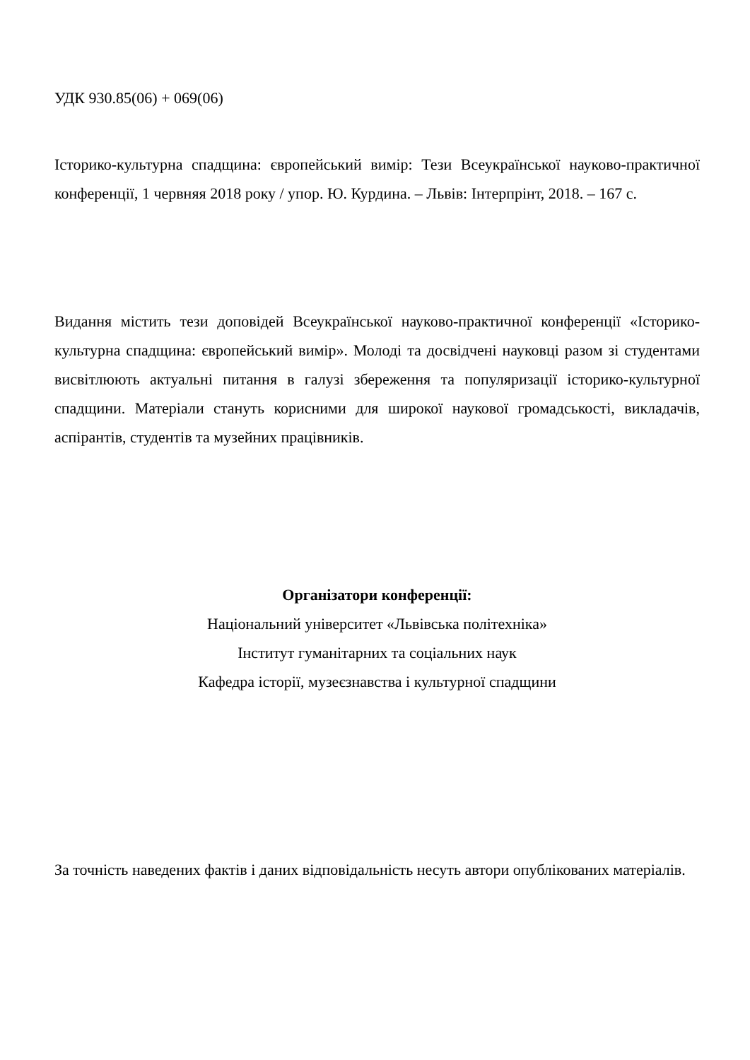УДК 930.85(06) + 069(06)
Історико-культурна спадщина: європейський вимір: Тези Всеукраїнської науково-практичної конференції, 1 червняя 2018 року / упор. Ю. Курдина. – Львів: Інтерпрінт, 2018. – 167 с.
Видання містить тези доповідей Всеукраїнської науково-практичної конференції «Історико-культурна спадщина: європейський вимір». Молоді та досвідчені науковці разом зі студентами висвітлюють актуальні питання в галузі збереження та популяризації історико-культурної спадщини. Матеріали стануть корисними для широкої наукової громадськості, викладачів, аспірантів, студентів та музейних працівників.
Організатори конференції:
Національний університет «Львівська політехніка»
Інститут гуманітарних та соціальних наук
Кафедра історії, музеєзнавства і культурної спадщини
За точність наведених фактів і даних відповідальність несуть автори опублікованих матеріалів.